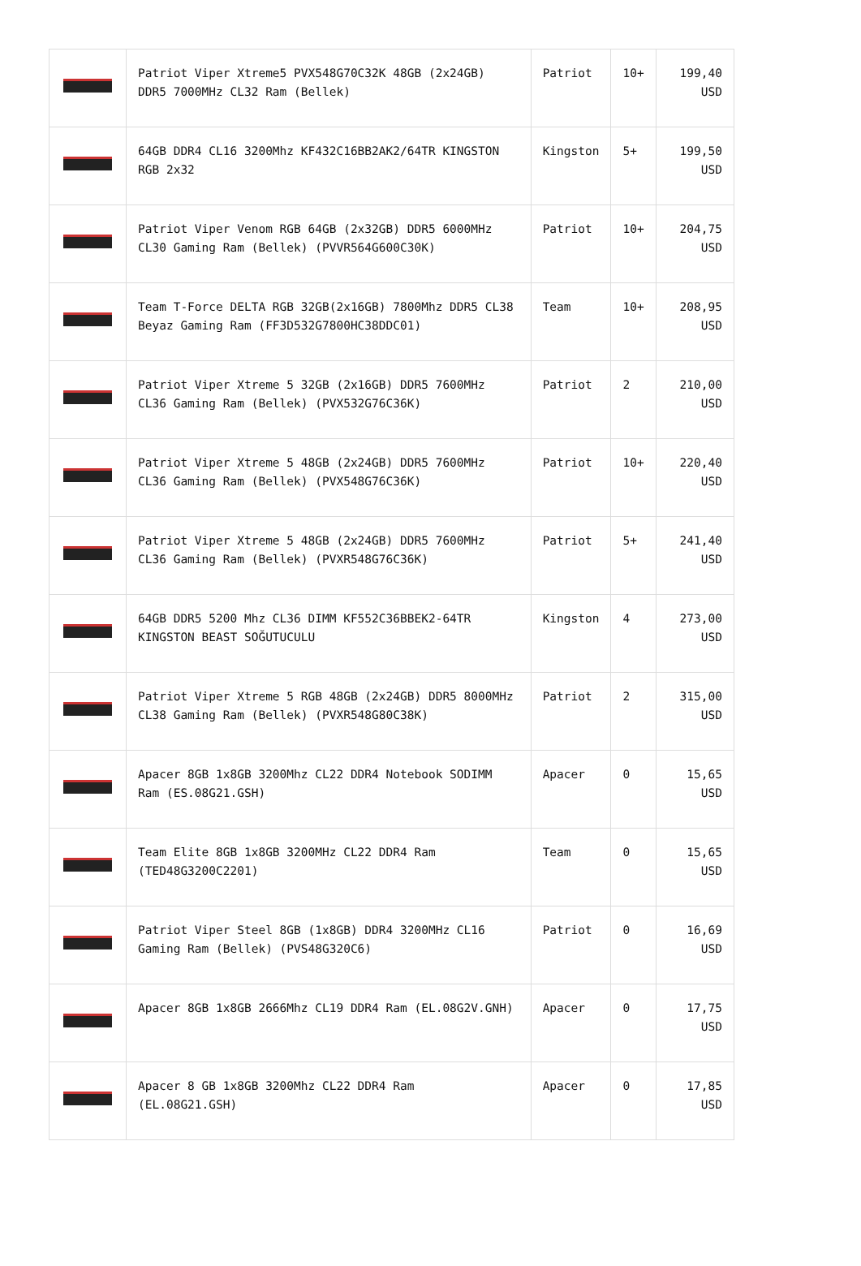| | Patriot Viper Xtreme5 PVX548G70C32K 48GB (2x24GB) DDR5 7000MHz CL32 Ram (Bellek) | Patriot | 10+ | 199,40 USD |
| | 64GB DDR4 CL16 3200Mhz KF432C16BB2AK2/64TR KINGSTON RGB 2x32 | Kingston | 5+ | 199,50 USD |
| | Patriot Viper Venom RGB 64GB (2x32GB) DDR5 6000MHz CL30 Gaming Ram (Bellek) (PVVR564G600C30K) | Patriot | 10+ | 204,75 USD |
| | Team T-Force DELTA RGB 32GB(2x16GB) 7800Mhz DDR5 CL38 Beyaz Gaming Ram (FF3D532G7800HC38DDC01) | Team | 10+ | 208,95 USD |
| | Patriot Viper Xtreme 5 32GB (2x16GB) DDR5 7600MHz CL36 Gaming Ram (Bellek) (PVX532G76C36K) | Patriot | 2 | 210,00 USD |
| | Patriot Viper Xtreme 5 48GB (2x24GB) DDR5 7600MHz CL36 Gaming Ram (Bellek) (PVX548G76C36K) | Patriot | 10+ | 220,40 USD |
| | Patriot Viper Xtreme 5 48GB (2x24GB) DDR5 7600MHz CL36 Gaming Ram (Bellek) (PVXR548G76C36K) | Patriot | 5+ | 241,40 USD |
| | 64GB DDR5 5200 Mhz CL36 DIMM KF552C36BBEK2-64TR KINGSTON BEAST SOĞUTUCULU | Kingston | 4 | 273,00 USD |
| | Patriot Viper Xtreme 5 RGB 48GB (2x24GB) DDR5 8000MHz CL38 Gaming Ram (Bellek) (PVXR548G80C38K) | Patriot | 2 | 315,00 USD |
| | Apacer 8GB 1x8GB 3200Mhz CL22 DDR4 Notebook SODIMM Ram (ES.08G21.GSH) | Apacer | 0 | 15,65 USD |
| | Team Elite 8GB 1x8GB 3200MHz CL22 DDR4 Ram (TED48G3200C2201) | Team | 0 | 15,65 USD |
| | Patriot Viper Steel 8GB (1x8GB) DDR4 3200MHz CL16 Gaming Ram (Bellek) (PVS48G320C6) | Patriot | 0 | 16,69 USD |
| | Apacer 8GB 1x8GB 2666Mhz CL19 DDR4 Ram (EL.08G2V.GNH) | Apacer | 0 | 17,75 USD |
| | Apacer 8 GB 1x8GB 3200Mhz CL22 DDR4 Ram (EL.08G21.GSH) | Apacer | 0 | 17,85 USD |